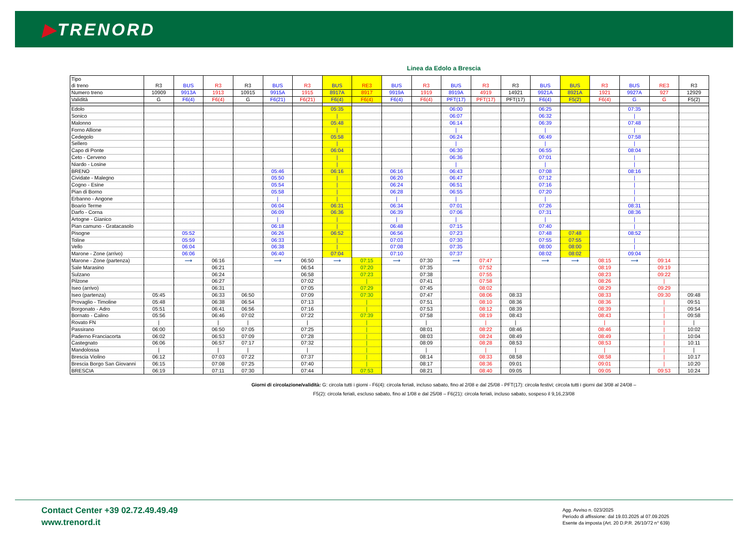▶TRENORD
Linea da Edolo a Brescia
| Tipo | | | | | | | | | | | | | | | | | | | |
| di treno | R3 | BUS | R3 | R3 | BUS | R3 | BUS | RE3 | BUS | R3 | BUS | R3 | R3 | BUS | BUS | R3 | BUS | RE3 | R3 |
| Numero treno | 10909 | 9913A | 1913 | 10915 | 9915A | 1915 | 8917A | 8917 | 9919A | 1919 | 8919A | 4919 | 14921 | 9921A | 8921A | 1921 | 9927A | 927 | 12929 |
| Validità | G | F6(4) | F6(4) | G | F6(21) | F6(21) | F6(4) | F6(4) | F6(4) | F6(4) | PFT(17) | PFT(17) | PFT(17) | F6(4) | F5(2) | F6(4) | G | G | F5(2) |
| Edolo | | | | | | | 05:35 | | | | 06:00 | | | 06:25 | | | 07:35 | | |
| Sonico | | | | | | | / | | | | 06:07 | | | 06:32 | | | / | | |
| Malonno | | | | | | | 05:48 | | | | 06:14 | | | 06:39 | | | 07:48 | | |
| Forno Allione | | | | | | | / | | | | / | | | / | | | / | | |
| Cedegolo | | | | | | | 05:58 | | | | 06:24 | | | 06:49 | | | 07:58 | | |
| Sellero | | | | | | | / | | | | / | | | / | | | / | | |
| Capo di Ponte | | | | | | | 06:04 | | | | 06:30 | | | 06:55 | | | 08:04 | | |
| Ceto - Cerveno | | | | | | | / | | | | 06:36 | | | 07:01 | | | / | | |
| Niardo - Losine | | | | | | | / | | | | / | | | / | | | / | | |
| BRENO | | | | | 05:46 | | 06:16 | | 06:16 | | 06:43 | | | 07:08 | | | 08:16 | | |
| Cividate - Malegno | | | | | 05:50 | | / | | 06:20 | | 06:47 | | | 07:12 | | | / | | |
| Cogno - Esine | | | | | 05:54 | | / | | 06:24 | | 06:51 | | | 07:16 | | | / | | |
| Pian di Borno | | | | | 05:58 | | / | | 06:28 | | 06:55 | | | 07:20 | | | / | | |
| Erbanno - Angone | | | | | / | | / | | / | | / | | | / | | | / | | |
| Boario Terme | | | | | 06:04 | | 06:31 | | 06:34 | | 07:01 | | | 07:26 | | | 08:31 | | |
| Darfo - Corna | | | | | 06:09 | | 06:36 | | 06:39 | | 07:06 | | | 07:31 | | | 08:36 | | |
| Artogne - Gianico | | | | | / | | / | | / | | / | | | / | | | / | | |
| Pian camuno - Gratacasolo | | | | | 06:18 | | / | | 06:48 | | 07:15 | | | 07:40 | | | / | | |
| Pisogne | | 05:52 | | | 06:26 | | 06:52 | | 06:56 | | 07:23 | | | 07:48 | 07:48 | | 08:52 | | |
| Toline | | 05:59 | | | 06:33 | | / | | 07:03 | | 07:30 | | | 07:55 | 07:55 | | / | | |
| Vello | | 06:04 | | | 06:38 | | / | | 07:08 | | 07:35 | | | 08:00 | 08:00 | | / | | |
| Marone - Zone (arrivo) | | 06:06 | | | 06:40 | | 07:04 | | 07:10 | | 07:37 | | | 08:02 | 08:02 | | 09:04 | | |
| Marone - Zone (partenza) | | ⟶ | 06:16 | | ⟶ | 06:50 | ⟶ | 07:15 | ⟶ | 07:30 | ⟶ | 07:47 | | ⟶ | ⟶ | 08:15 | ⟶ | 09:14 | |
| Sale Marasino | | | 06:21 | | | 06:54 | | 07:20 | | 07:35 | | 07:52 | | | | 08:19 | | 09:19 | |
| Sulzano | | | 06:24 | | | 06:58 | | 07:23 | | 07:38 | | 07:55 | | | | 08:23 | | 09:22 | |
| Pilzone | | | 06:27 | | | 07:02 | | / | | 07:41 | | 07:58 | | | | 08:26 | | / | |
| Iseo (arrivo) | | | 06:31 | | | 07:05 | | 07:29 | | 07:45 | | 08:02 | | | | 08:29 | | 09:29 | |
| Iseo (partenza) | 05:45 | | 06:33 | 06:50 | | 07:09 | | 07:30 | | 07:47 | | 08:06 | 08:33 | | | 08:33 | | 09:30 | 09:48 |
| Provaglio - Timoline | 05:48 | | 06:38 | 06:54 | | 07:13 | | / | | 07:51 | | 08:10 | 08:36 | | | 08:36 | | / | 09:51 |
| Borgonato - Adro | 05:51 | | 06:41 | 06:56 | | 07:16 | | / | | 07:53 | | 08:12 | 08:39 | | | 08:39 | | / | 09:54 |
| Bornato - Calino | 05:56 | | 06:46 | 07:02 | | 07:22 | | 07:39 | | 07:58 | | 08:19 | 08:43 | | | 08:43 | | / | 09:58 |
| Rovato FN | / | | / | / | | / | | / | | / | | / | / | | | / | | / | / |
| Passirano | 06:00 | | 06:50 | 07:05 | | 07:25 | | / | | 08:01 | | 08:22 | 08:46 | | | 08:46 | | / | 10:02 |
| Paderno Franciacorta | 06:02 | | 06:53 | 07:09 | | 07:28 | | / | | 08:03 | | 08:24 | 08:49 | | | 08:49 | | / | 10:04 |
| Castegnato | 06:06 | | 06:57 | 07:17 | | 07:32 | | / | | 08:09 | | 08:28 | 08:53 | | | 08:53 | | / | 10:11 |
| Mandolossa | / | | / | / | | / | | / | | / | | / | / | | | / | | / | / |
| Brescia Violino | 06:12 | | 07:03 | 07:22 | | 07:37 | | / | | 08:14 | | 08:33 | 08:58 | | | 08:58 | | / | 10:17 |
| Brescia Borgo San Giovanni | 06:15 | | 07:08 | 07:25 | | 07:40 | | / | | 08:17 | | 08:36 | 09:01 | | | 09:01 | | / | 10:20 |
| BRESCIA | 06:19 | | 07:11 | 07:30 | | 07:44 | | 07:53 | | 08:21 | | 08:40 | 09:05 | | | 09:05 | | 09:53 | 10:24 |
Giorni di circolazione/validità: G: circola tutti i giorni - F6(4): circola feriali, incluso sabato, fino al 2/08 e dal 25/08 - PFT(17): circola festivi; circola tutti i giorni dal 3/08 al 24/08 –
F5(2): circola feriali, escluso sabato, fino al 1/08 e dal 25/08 – F6(21): circola feriali, incluso sabato, sospeso il 9,16,23/08
Contact Center +39 02.72.49.49.49
www.trenord.it
Agg. Avviso n. 023/2025
Periodo di affissione: dal 19.03.2025 al 07.09.2025
Esente da imposta (Art. 20 D.P.R. 26/10/72 n° 639)